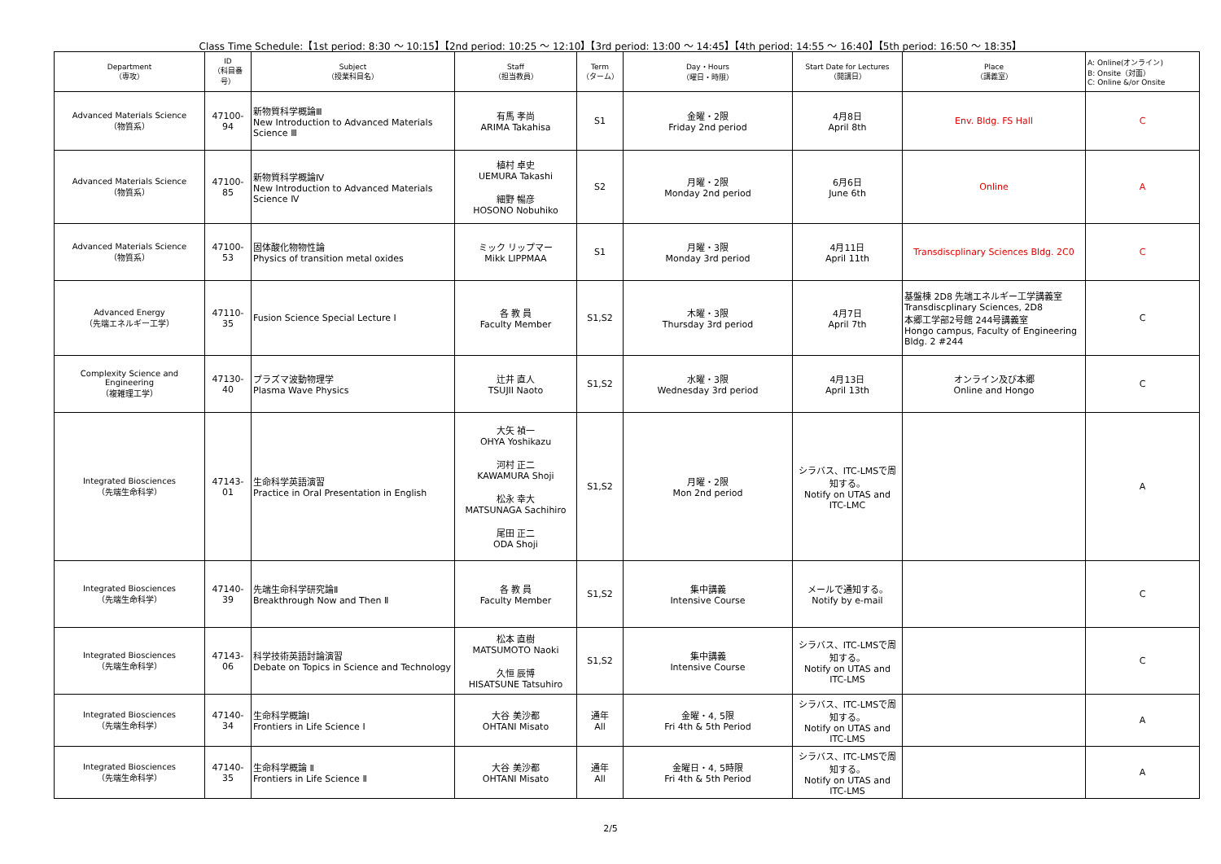Class Time Schedule:【1st period: 8:30 ～ 10:15】【2nd period: 10:25 ～ 12:10】【3rd period: 13:00 ～ 14:45】【4th period: 14:55 ～ 16:40】【5th period: 16:50 ～ 18:35】
| Department （専攻） | ID （科目番号） | Subject （授業科目名） | Staff （担当教員） | Term （ターム） | Day・Hours （曜日・時限） | Start Date for Lectures （開講日） | Place （講義室） | A: Online(オンライン) B: Onsite（対面） C: Online &/or Onsite |
| --- | --- | --- | --- | --- | --- | --- | --- | --- |
| Advanced Materials Science （物質系） | 47100-94 | 新物質科学概論Ⅲ New Introduction to Advanced Materials Science Ⅲ | 有馬 孝尚 ARIMA Takahisa | S1 | 金曜・2限 Friday 2nd period | 4月8日 April 8th | Env. Bldg. FS Hall | C |
| Advanced Materials Science （物質系） | 47100-85 | 新物質科学概論Ⅳ New Introduction to Advanced Materials Science Ⅳ | 植村 卓史 UEMURA Takashi 細野 暢彦 HOSONO Nobuhiko | S2 | 月曜・2限 Monday 2nd period | 6月6日 June 6th | Online | A |
| Advanced Materials Science （物質系） | 47100-53 | 固体酸化物物性論 Physics of transition metal oxides | ミック リップマー Mikk LIPPMAA | S1 | 月曜・3限 Monday 3rd period | 4月11日 April 11th | Transdiscplinary Sciences Bldg. 2C0 | C |
| Advanced Energy （先端エネルギー工学） | 47110-35 | Fusion Science Special Lecture Ⅰ | 各 教 員 Faculty Member | S1,S2 | 木曜・3限 Thursday 3rd period | 4月7日 April 7th | 基盤棟 2D8 先端エネルギー工学講義室 Transdiscplinary Sciences, 2D8 本郷工学部2号館 244号講義室 Hongo campus, Faculty of Engineering Bldg. 2 #244 | C |
| Complexity Science and Engineering （複雑理工学） | 47130-40 | プラズマ波動物理学 Plasma Wave Physics | 辻井 直人 TSUJII Naoto | S1,S2 | 水曜・3限 Wednesday 3rd period | 4月13日 April 13th | オンライン及び本郷 Online and Hongo | C |
| Integrated Biosciences （先端生命科学） | 47143-01 | 生命科学英語演習 Practice in Oral Presentation in English | 大矢 禎一 OHYA Yoshikazu 河村 正二 KAWAMURA Shoji 松永 幸大 MATSUNAGA Sachihiro 尾田 正二 ODA Shoji | S1,S2 | 月曜・2限 Mon 2nd period | シラバス、ITC-LMSで周知する。 Notify on UTAS and ITC-LMC | | A |
| Integrated Biosciences （先端生命科学） | 47140-39 | 先端生命科学研究論Ⅱ Breakthrough Now and Then Ⅱ | 各 教 員 Faculty Member | S1,S2 | 集中講義 Intensive Course | メールで通知する。 Notify by e-mail | | C |
| Integrated Biosciences （先端生命科学） | 47143-06 | 科学技術英語討論演習 Debate on Topics in Science and Technology | 松本 直樹 MATSUMOTO Naoki 久恒 辰博 HISATSUNE Tatsuhiro | S1,S2 | 集中講義 Intensive Course | シラバス、ITC-LMSで周知する。 Notify on UTAS and ITC-LMS | | C |
| Integrated Biosciences （先端生命科学） | 47140-34 | 生命科学概論Ⅰ Frontiers in Life Science Ⅰ | 大谷 美沙都 OHTANI Misato | 通年 All | 金曜・4, 5限 Fri 4th & 5th Period | シラバス、ITC-LMSで周知する。 Notify on UTAS and ITC-LMS | | A |
| Integrated Biosciences （先端生命科学） | 47140-35 | 生命科学概論 Ⅱ Frontiers in Life Science Ⅱ | 大谷 美沙都 OHTANI Misato | 通年 All | 金曜日・4, 5時限 Fri 4th & 5th Period | シラバス、ITC-LMSで周知する。 Notify on UTAS and ITC-LMS | | A |
2/5